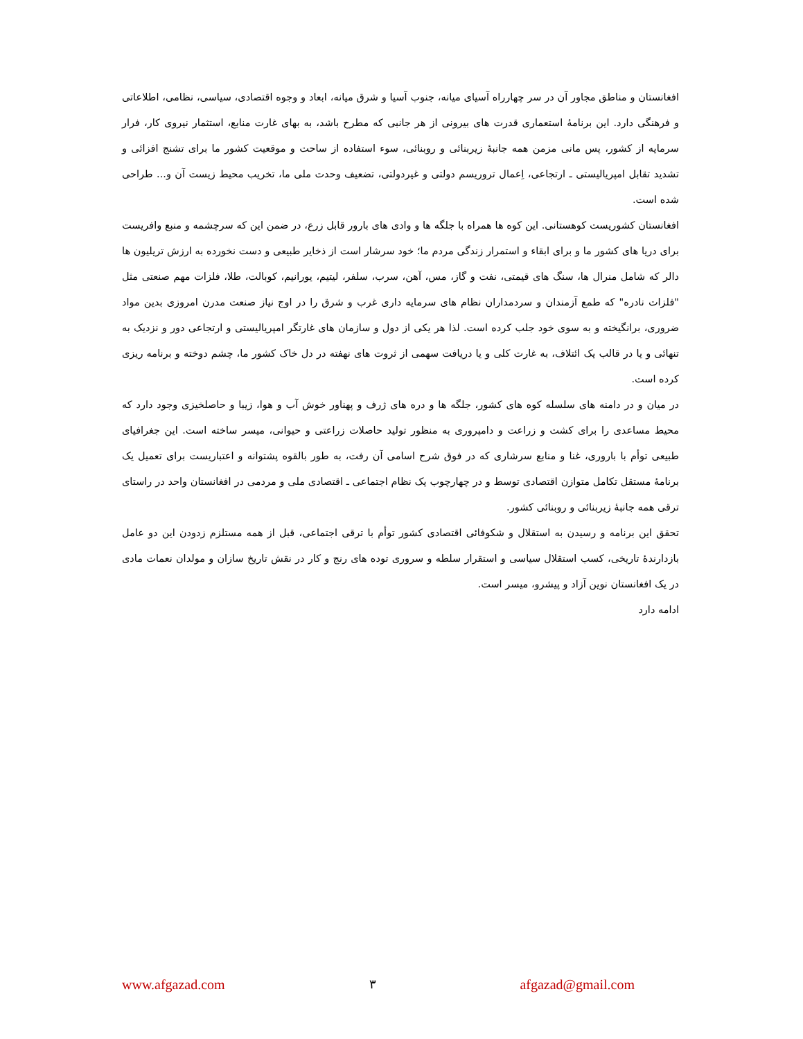افغانستان و مناطق مجاور آن در سر چهارراه آسیای میانه، جنوب آسیا و شرق میانه، ابعاد و وجوه اقتصادی، سیاسی، نظامی، اطلاعاتی و فرهنگی دارد. این برنامهٔ استعماری قدرت های بیرونی از هر جانبی که مطرح باشد، به بهای غارت منابع، استثمار نیروی کار، فرار سرمایه از کشور، پس مانی مزمن همه جانبهٔ زیربنائی و روبنائی، سوء استفاده از ساحت و موقعیت کشور ما برای تشنج افزائی و تشدید تقابل امپریالیستی ـ ارتجاعی، اِعمال تروریسم دولتی و غیردولتی، تضعیف وحدت ملی ما، تخریب محیط زیست آن و... طراحی شده است.
افغانستان کشوریست کوهستانی. این کوه ها همراه با جلگه ها و وادی های بارور قابل زرع، در ضمن این که سرچشمه و منبع وافریست برای دریا های کشور ما و برای ابقاء و استمرار زندگی مردم ما؛ خود سرشار است از ذخایر طبیعی و دست نخورده به ارزش تریلیون ها دالر که شامل منرال ها، سنگ های قیمتی، نفت و گاز، مس، آهن، سرب، سلفر، لیتیم، یورانیم، کوبالت، طلا، فلزات مهم صنعتی مثل "فلزات نادره" که طمع آزمندان و سردمداران نظام های سرمایه داری غرب و شرق را در اوج نیاز صنعت مدرن امروزی بدین مواد ضروری، برانگیخته و به سوی خود جلب کرده است. لذا هر یکی از دول و سازمان های غارتگر امپریالیستی و ارتجاعی دور و نزدیک به تنهائی و یا در قالب یک ائتلاف، به غارت کلی و یا دریافت سهمی از ثروت های نهفته در دل خاک کشور ما، چشم دوخته و برنامه ریزی کرده است.
در میان و در دامنه های سلسله کوه های کشور، جلگه ها و دره های ژرف و پهناور خوش آب و هوا، زیبا و حاصلخیزی وجود دارد که محیط مساعدی را برای کشت و زراعت و دامپروری به منظور تولید حاصلات زراعتی و حیوانی، میسر ساخته است. این جغرافیای طبیعی توأم با باروری، غنا و منابع سرشاری که در فوق شرح اسامی آن رفت، به طور بالقوه پشتوانه و اعتباریست برای تعمیل یک برنامهٔ مستقل تکامل متوازن اقتصادی توسط و در چهارچوب یک نظام اجتماعی ـ اقتصادی ملی و مردمی در افغانستان واحد در راستای ترقی همه جانبهٔ زیربنائی و روبنائی کشور.
تحقق این برنامه و رسیدن به استقلال و شکوفائی اقتصادی کشور توأم با ترقی اجتماعی، قبل از همه مستلزم زدودن این دو عامل بازدارندهٔ تاریخی، کسب استقلال سیاسی و استقرار سلطه و سروری توده های رنج و کار در نقش تاریخ سازان و مولدان نعمات مادی در یک افغانستان نوین آزاد و پیشرو، میسر است.
ادامه دارد
www.afgazad.com ۳ afgazad@gmail.com